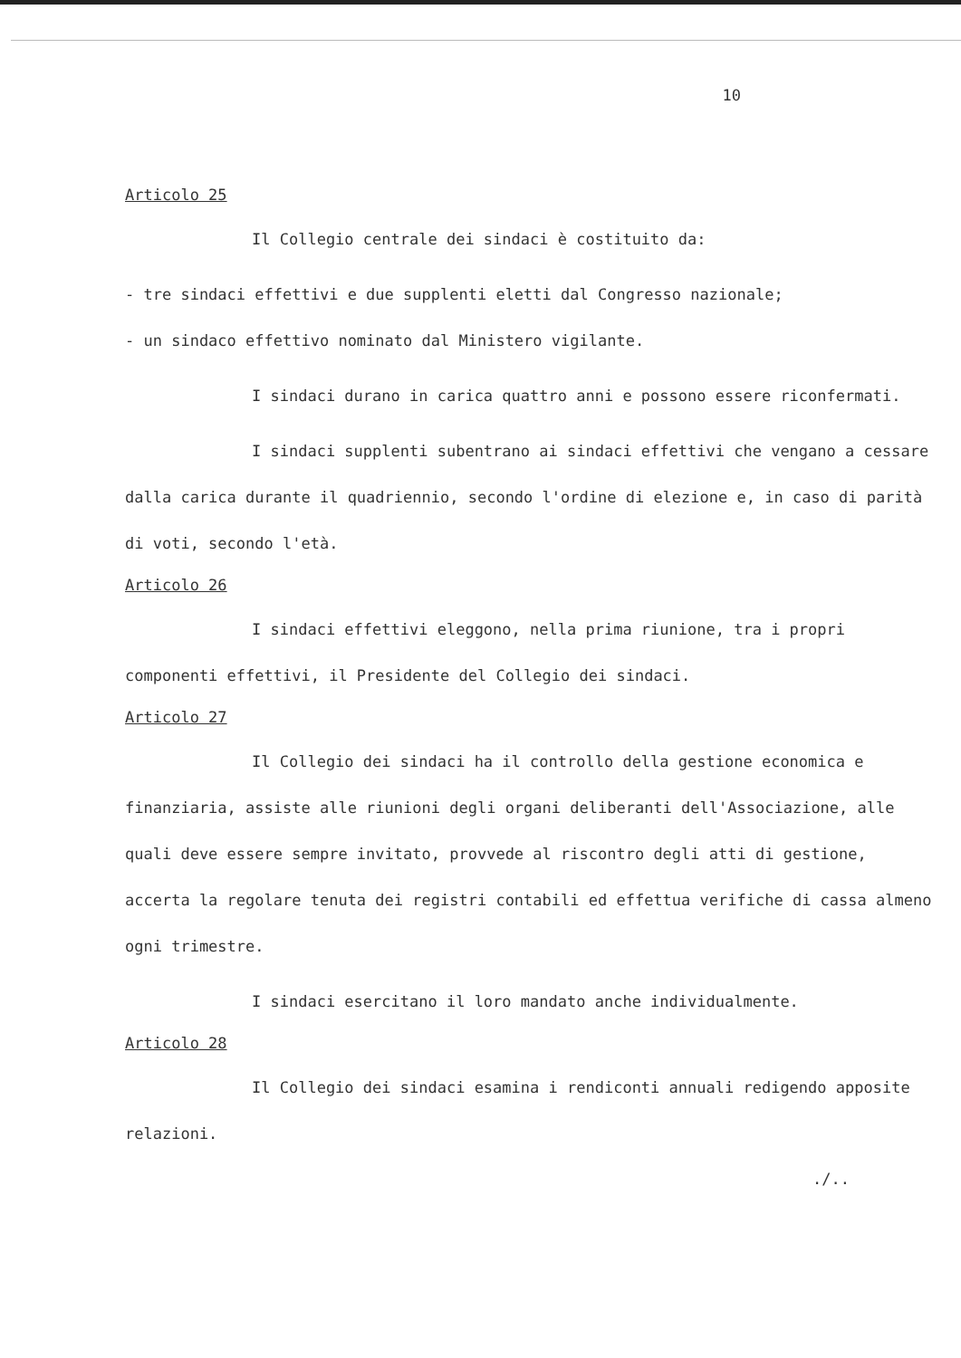10
Articolo 25
Il Collegio centrale dei sindaci è costituito da:
- tre sindaci effettivi e due supplenti eletti dal Congresso nazionale;
- un sindaco effettivo nominato dal Ministero vigilante.
I sindaci durano in carica quattro anni e possono essere riconfermati.
I sindaci supplenti subentrano ai sindaci effettivi che vengano a cessare dalla carica durante il quadriennio, secondo l'ordine di elezione e, in caso di parità di voti, secondo l'età.
Articolo 26
I sindaci effettivi eleggono, nella prima riunione, tra i propri componenti effettivi, il Presidente del Collegio dei sindaci.
Articolo 27
Il Collegio dei sindaci ha il controllo della gestione economica e finanziaria, assiste alle riunioni degli organi deliberanti dell'Associazione, alle quali deve essere sempre invitato, provvede al riscontro degli atti di gestione, accerta la regolare tenuta dei registri contabili ed effettua verifiche di cassa almeno ogni trimestre.
I sindaci esercitano il loro mandato anche individualmente.
Articolo 28
Il Collegio dei sindaci esamina i rendiconti annuali redigendo apposite relazioni.
./..